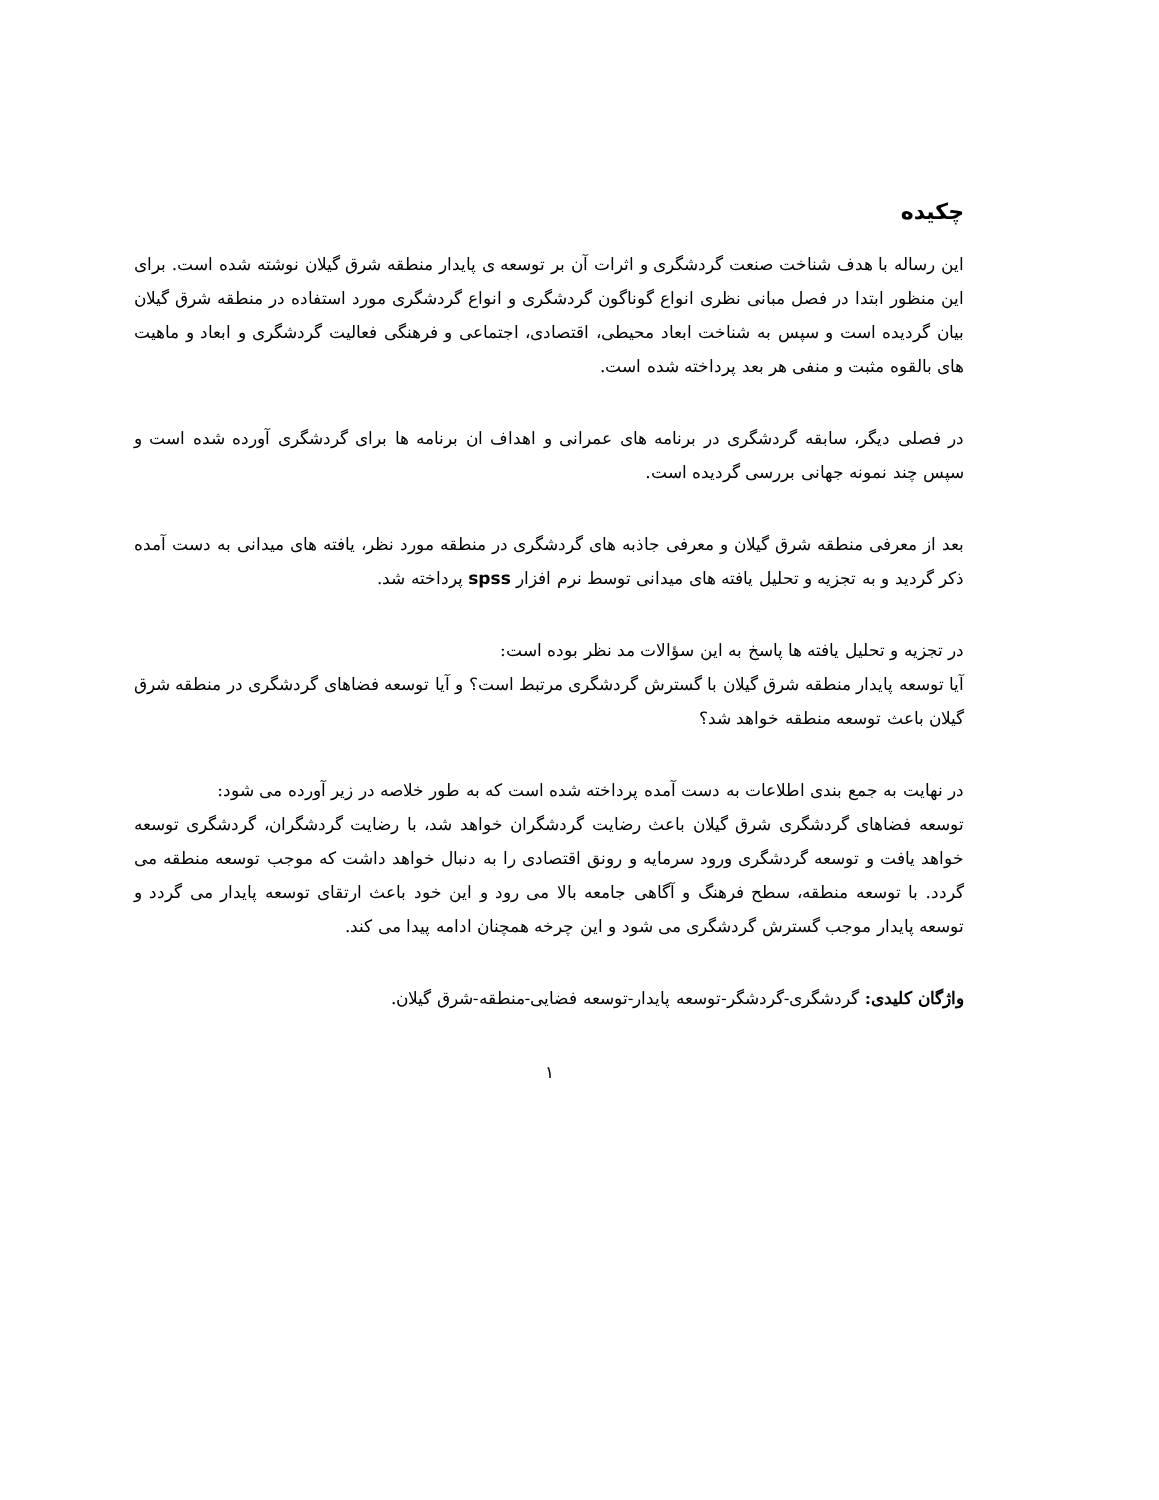چکیده
این رساله با هدف شناخت صنعت گردشگری و اثرات آن بر توسعه ی پایدار منطقه شرق گیلان نوشته شده است. برای این منظور ابتدا در فصل مبانی نظری انواع گوناگون گردشگری و انواع گردشگری مورد استفاده در منطقه شرق گیلان بیان گردیده است و سپس به شناخت ابعاد محیطی، اقتصادی، اجتماعی و فرهنگی فعالیت گردشگری و ابعاد و ماهیت های بالقوه مثبت و منفی هر بعد پرداخته شده است.
در فصلی دیگر، سابقه گردشگری در برنامه های عمرانی و اهداف ان برنامه ها برای گردشگری آورده شده است و سپس چند نمونه جهانی بررسی گردیده است.
بعد از معرفی منطقه شرق گیلان و معرفی جاذبه های گردشگری در منطقه مورد نظر، یافته های میدانی به دست آمده ذکر گردید و به تجزیه و تحلیل یافته های میدانی توسط نرم افزار spss پرداخته شد.
در تجزیه و تحلیل یافته ها پاسخ به این سؤالات مد نظر بوده است:
آیا توسعه پایدار منطقه شرق گیلان با گسترش گردشگری مرتبط است؟ و آیا توسعه فضاهای گردشگری در منطقه شرق گیلان باعث توسعه منطقه خواهد شد؟
در نهایت به جمع بندی اطلاعات به دست آمده پرداخته شده است که به طور خلاصه در زیر آورده می شود:
توسعه فضاهای گردشگری شرق گیلان باعث رضایت گردشگران خواهد شد، با رضایت گردشگران، گردشگری توسعه خواهد یافت و توسعه گردشگری ورود سرمایه و رونق اقتصادی را به دنبال خواهد داشت که موجب توسعه منطقه می گردد. با توسعه منطقه، سطح فرهنگ و آگاهی جامعه بالا می رود و این خود باعث ارتقای توسعه پایدار می گردد و توسعه پایدار موجب گسترش گردشگری می شود و این چرخه همچنان ادامه پیدا می کند.
واژگان کلیدی: گردشگری-گردشگر-توسعه پایدار-توسعه فضایی-منطقه-شرق گیلان.
۱